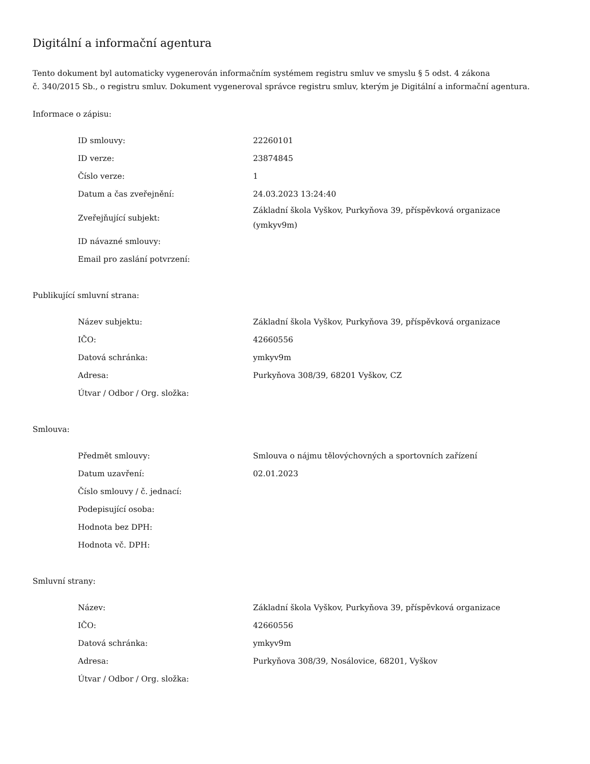Digitální a informační agentura
Tento dokument byl automaticky vygenerován informačním systémem registru smluv ve smyslu § 5 odst. 4 zákona
č. 340/2015 Sb., o registru smluv. Dokument vygeneroval správce registru smluv, kterým je Digitální a informační agentura.
Informace o zápisu:
| ID smlouvy: | 22260101 |
| ID verze: | 23874845 |
| Číslo verze: | 1 |
| Datum a čas zveřejnění: | 24.03.2023 13:24:40 |
| Zveřejňující subjekt: | Základní škola Vyškov, Purkyňova 39, příspěvková organizace (ymkyv9m) |
| ID návazné smlouvy: | |
| Email pro zaslání potvrzení: | |
Publikující smluvní strana:
| Název subjektu: | Základní škola Vyškov, Purkyňova 39, příspěvková organizace |
| IČO: | 42660556 |
| Datová schránka: | ymkyv9m |
| Adresa: | Purkyňova 308/39, 68201 Vyškov, CZ |
| Útvar / Odbor / Org. složka: | |
Smlouva:
| Předmět smlouvy: | Smlouva o nájmu tělovýchovných a sportovních zařízení |
| Datum uzavření: | 02.01.2023 |
| Číslo smlouvy / č. jednací: | |
| Podepisující osoba: | |
| Hodnota bez DPH: | |
| Hodnota vč. DPH: | |
Smluvní strany:
| Název: | Základní škola Vyškov, Purkyňova 39, příspěvková organizace |
| IČO: | 42660556 |
| Datová schránka: | ymkyv9m |
| Adresa: | Purkyňova 308/39, Nosálovice, 68201, Vyškov |
| Útvar / Odbor / Org. složka: | |